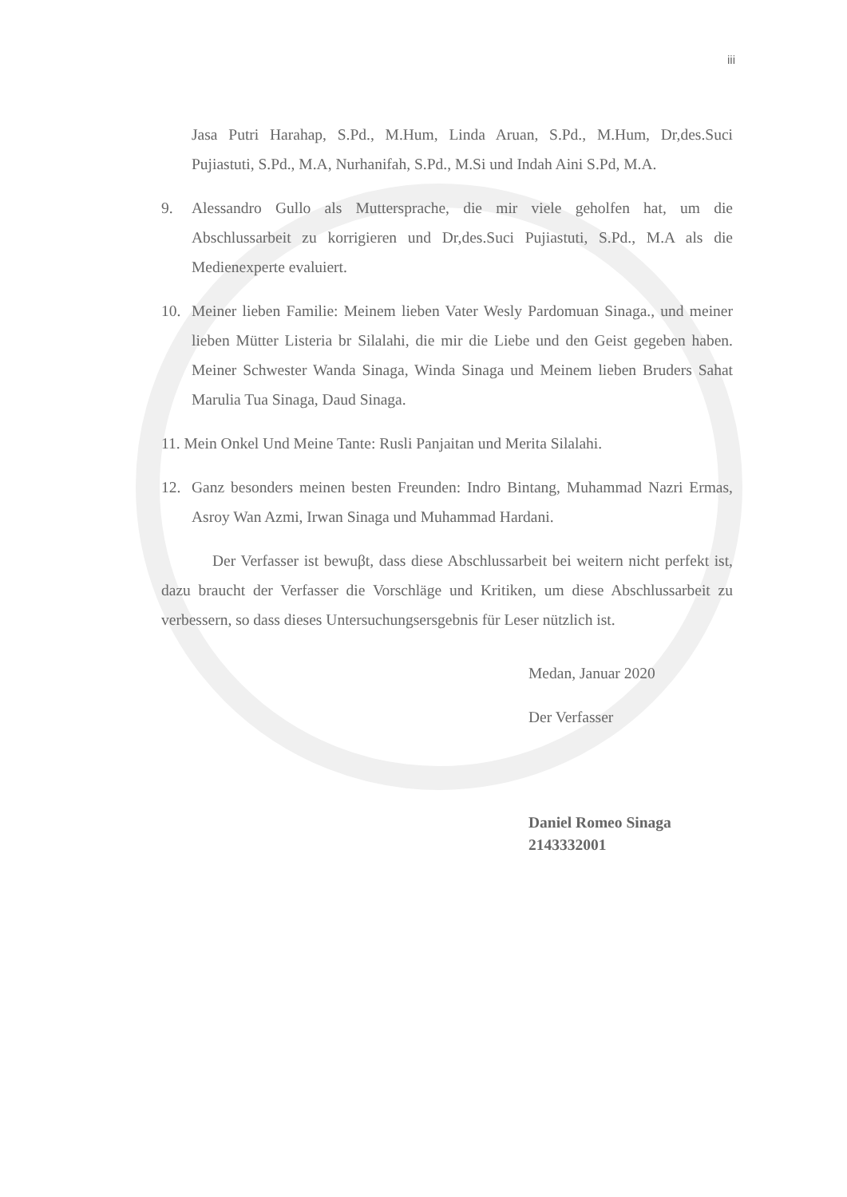iii
Jasa Putri Harahap, S.Pd., M.Hum, Linda Aruan, S.Pd., M.Hum, Dr,des.Suci Pujiastuti, S.Pd., M.A, Nurhanifah, S.Pd., M.Si und Indah Aini S.Pd, M.A.
9. Alessandro Gullo als Muttersprache, die mir viele geholfen hat, um die Abschlussarbeit zu korrigieren und Dr,des.Suci Pujiastuti, S.Pd., M.A als die Medienexperte evaluiert.
10. Meiner lieben Familie: Meinem lieben Vater Wesly Pardomuan Sinaga., und meiner lieben Mütter Listeria br Silalahi, die mir die Liebe und den Geist gegeben haben. Meiner Schwester Wanda Sinaga, Winda Sinaga und Meinem lieben Bruders Sahat Marulia Tua Sinaga, Daud Sinaga.
11. Mein Onkel Und Meine Tante: Rusli Panjaitan und Merita Silalahi.
12. Ganz besonders meinen besten Freunden: Indro Bintang, Muhammad Nazri Ermas, Asroy Wan Azmi, Irwan Sinaga und Muhammad Hardani.
Der Verfasser ist bewuβt, dass diese Abschlussarbeit bei weitern nicht perfekt ist, dazu braucht der Verfasser die Vorschläge und Kritiken, um diese Abschlussarbeit zu verbessern, so dass dieses Untersuchungsersgebnis für Leser nützlich ist.
Medan, Januar 2020
Der Verfasser
Daniel Romeo Sinaga
2143332001